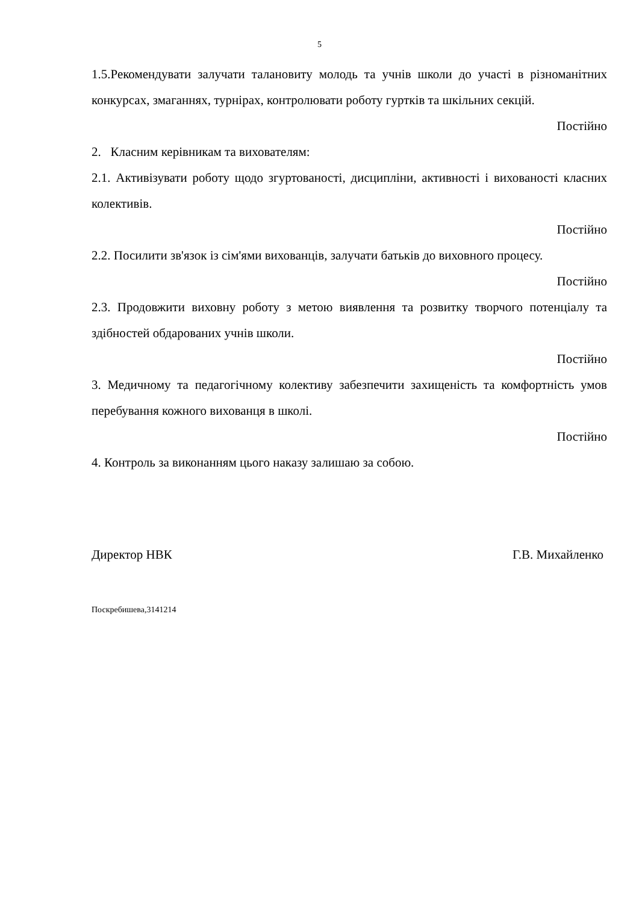5
1.5.Рекомендувати залучати талановиту молодь та учнів школи до участі в різноманітних конкурсах, змаганнях, турнірах, контролювати роботу гуртків та шкільних секцій.
Постійно
2. Класним керівникам та вихователям:
2.1. Активізувати роботу щодо згуртованості, дисципліни, активності і вихованості класних колективів.
Постійно
2.2. Посилити зв'язок із сім'ями вихованців, залучати батьків до виховного процесу.
Постійно
2.3. Продовжити виховну роботу з метою виявлення та розвитку творчого потенціалу та здібностей обдарованих учнів школи.
Постійно
3. Медичному та педагогічному колективу забезпечити захищеність та комфортність умов перебування кожного вихованця в школі.
Постійно
4. Контроль за виконанням цього наказу залишаю за собою.
Директор НВК Г.В. Михайленко
Поскребишева,3141214